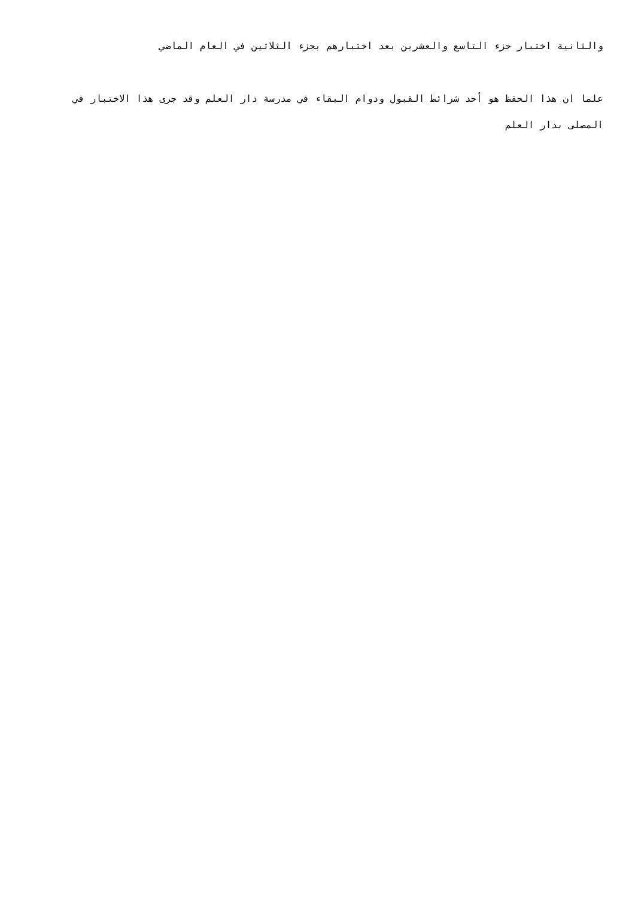والثانية اختبار جزء التاسع والعشرين بعد اختبارهم بجزء الثلاثين في العام الماضي
علما ان هذا الحفظ هو أحد شرائط القبول ودوام البقاء في مدرسة دار العلم وقد جرى هذا الاختبار في المصلى بدار العلم